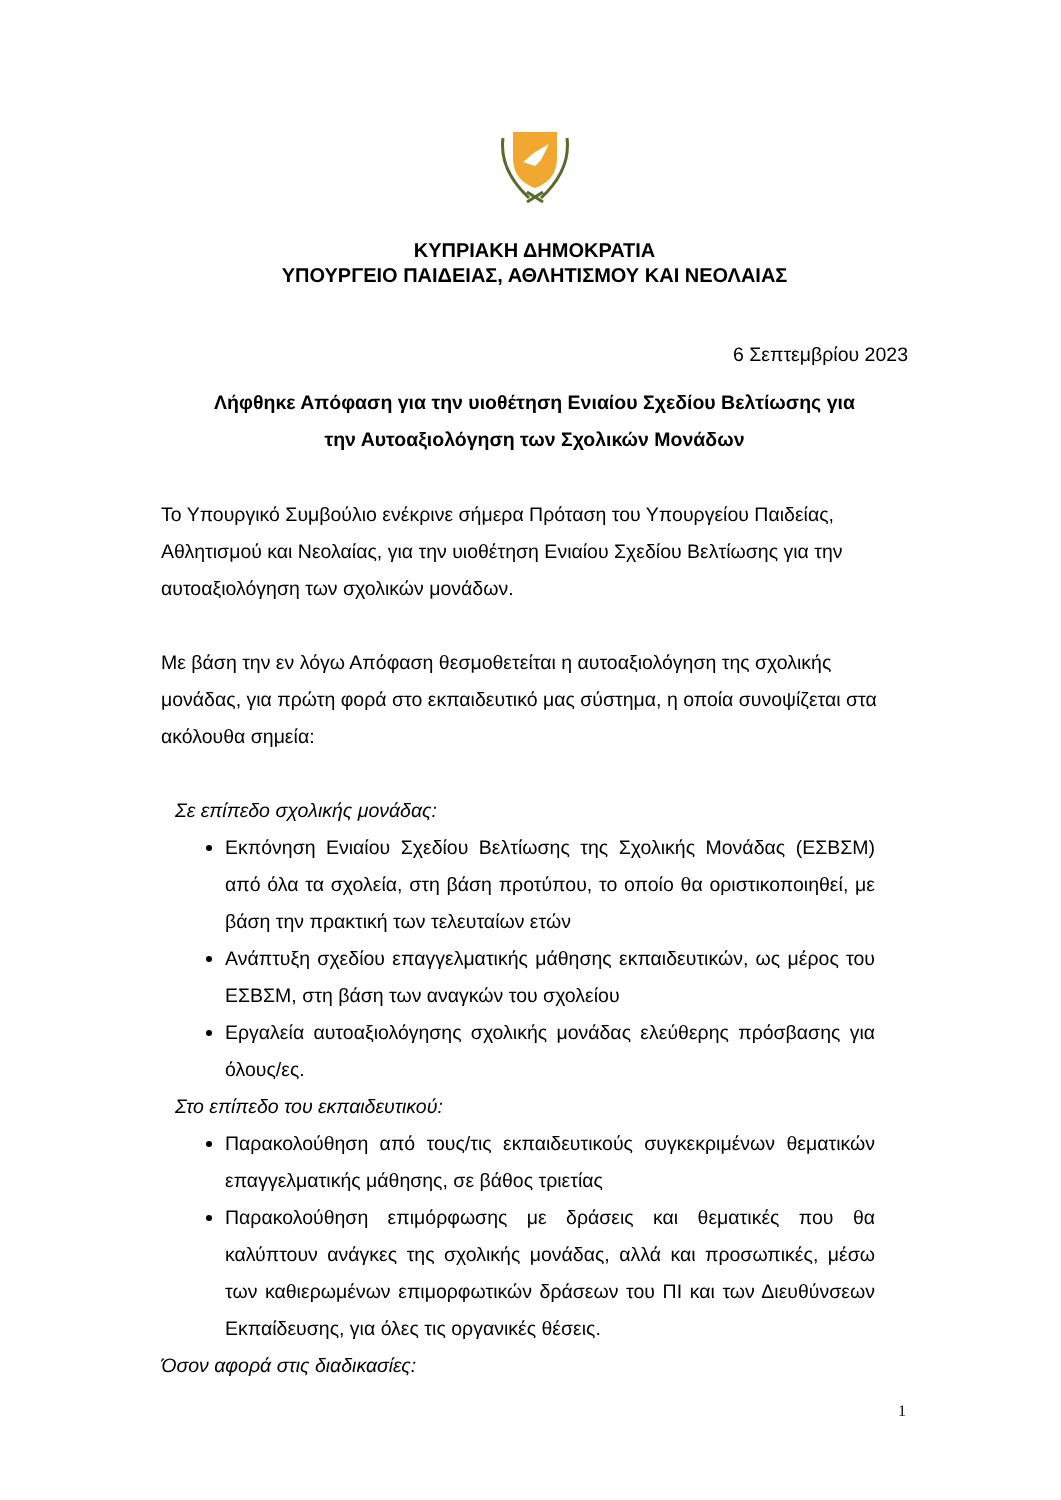ΚΥΠΡΙΑΚΗ ΔΗΜΟΚΡΑΤΙΑ
ΥΠΟΥΡΓΕΙΟ ΠΑΙΔΕΙΑΣ, ΑΘΛΗΤΙΣΜΟΥ ΚΑΙ ΝΕΟΛΑΙΑΣ
6 Σεπτεμβρίου 2023
Λήφθηκε Απόφαση για την υιοθέτηση Ενιαίου Σχεδίου Βελτίωσης για
την Αυτοαξιολόγηση των Σχολικών Μονάδων
Το Υπουργικό Συμβούλιο ενέκρινε σήμερα Πρόταση του Υπουργείου Παιδείας, Αθλητισμού και Νεολαίας, για την υιοθέτηση Ενιαίου Σχεδίου Βελτίωσης για την αυτοαξιολόγηση των σχολικών μονάδων.
Με βάση την εν λόγω Απόφαση θεσμοθετείται η αυτοαξιολόγηση της σχολικής μονάδας, για πρώτη φορά στο εκπαιδευτικό μας σύστημα, η οποία συνοψίζεται στα ακόλουθα σημεία:
Σε επίπεδο σχολικής μονάδας:
Εκπόνηση Ενιαίου Σχεδίου Βελτίωσης της Σχολικής Μονάδας (ΕΣΒΣΜ) από όλα τα σχολεία, στη βάση προτύπου, το οποίο θα οριστικοποιηθεί, με βάση την πρακτική των τελευταίων ετών
Ανάπτυξη σχεδίου επαγγελματικής μάθησης εκπαιδευτικών, ως μέρος του ΕΣΒΣΜ, στη βάση των αναγκών του σχολείου
Εργαλεία αυτοαξιολόγησης σχολικής μονάδας ελεύθερης πρόσβασης για όλους/ες.
Στο επίπεδο του εκπαιδευτικού:
Παρακολούθηση από τους/τις εκπαιδευτικούς συγκεκριμένων θεματικών επαγγελματικής μάθησης, σε βάθος τριετίας
Παρακολούθηση επιμόρφωσης με δράσεις και θεματικές που θα καλύπτουν ανάγκες της σχολικής μονάδας, αλλά και προσωπικές, μέσω των καθιερωμένων επιμορφωτικών δράσεων του ΠΙ και των Διευθύνσεων Εκπαίδευσης, για όλες τις οργανικές θέσεις.
Όσον αφορά στις διαδικασίες:
1